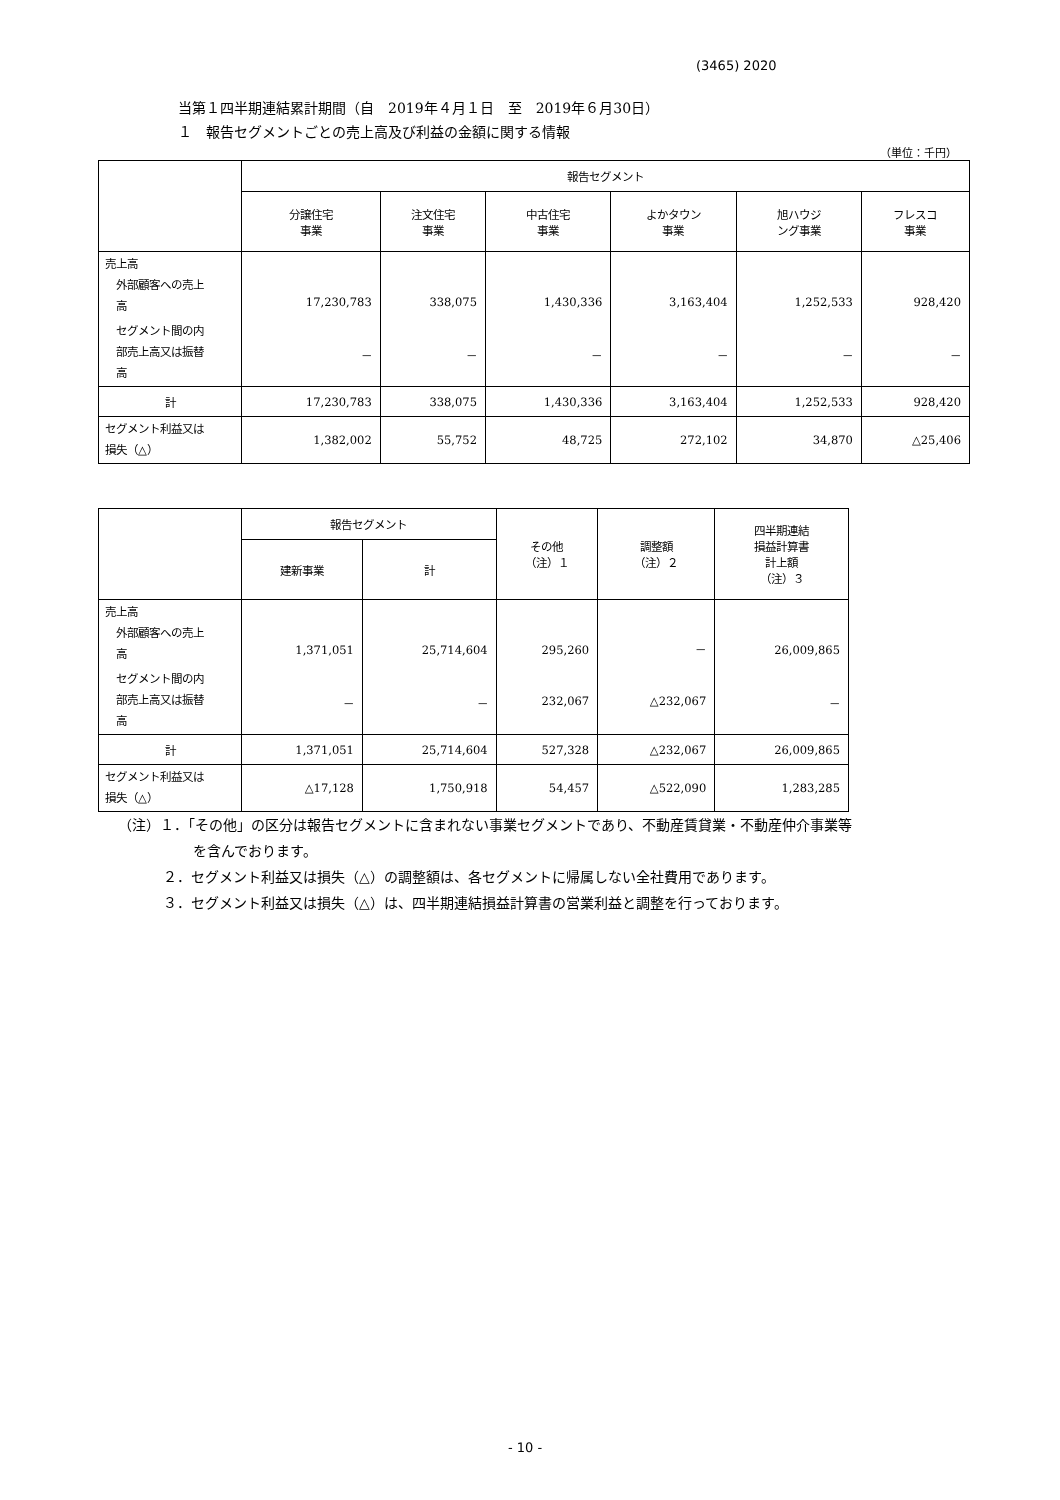(3465) 2020
当第１四半期連結累計期間（自　2019年４月１日　至　2019年６月30日）
１　報告セグメントごとの売上高及び利益の金額に関する情報
（単位：千円）
| | 報告セグメント | | | | | |
| --- | --- | --- | --- | --- | --- | --- |
| | 分譲住宅 事業 | 注文住宅 事業 | 中古住宅 事業 | よかタウン 事業 | 旭ハウジ ング事業 | フレスコ 事業 |
| 売上高 外部顧客への売上 高 | 17,230,783 | 338,075 | 1,430,336 | 3,163,404 | 1,252,533 | 928,420 |
| セグメント間の内 部売上高又は振替 高 | － | － | － | － | － | － |
| 計 | 17,230,783 | 338,075 | 1,430,336 | 3,163,404 | 1,252,533 | 928,420 |
| セグメント利益又は 損失（△） | 1,382,002 | 55,752 | 48,725 | 272,102 | 34,870 | △25,406 |
| | 報告セグメント | | その他 （注）１ | 調整額 （注）２ | 四半期連結 損益計算書 計上額 （注）３ |
| --- | --- | --- | --- | --- | --- |
| | 建新事業 | 計 | | | |
| 売上高 外部顧客への売上 高 | 1,371,051 | 25,714,604 | 295,260 | － | 26,009,865 |
| セグメント間の内 部売上高又は振替 高 | － | － | 232,067 | △232,067 | － |
| 計 | 1,371,051 | 25,714,604 | 527,328 | △232,067 | 26,009,865 |
| セグメント利益又は 損失（△） | △17,128 | 1,750,918 | 54,457 | △522,090 | 1,283,285 |
（注）１．「その他」の区分は報告セグメントに含まれない事業セグメントであり、不動産賃貸業・不動産仲介事業等
を含んでおります。
２．セグメント利益又は損失（△）の調整額は、各セグメントに帰属しない全社費用であります。
３．セグメント利益又は損失（△）は、四半期連結損益計算書の営業利益と調整を行っております。
- 10 -